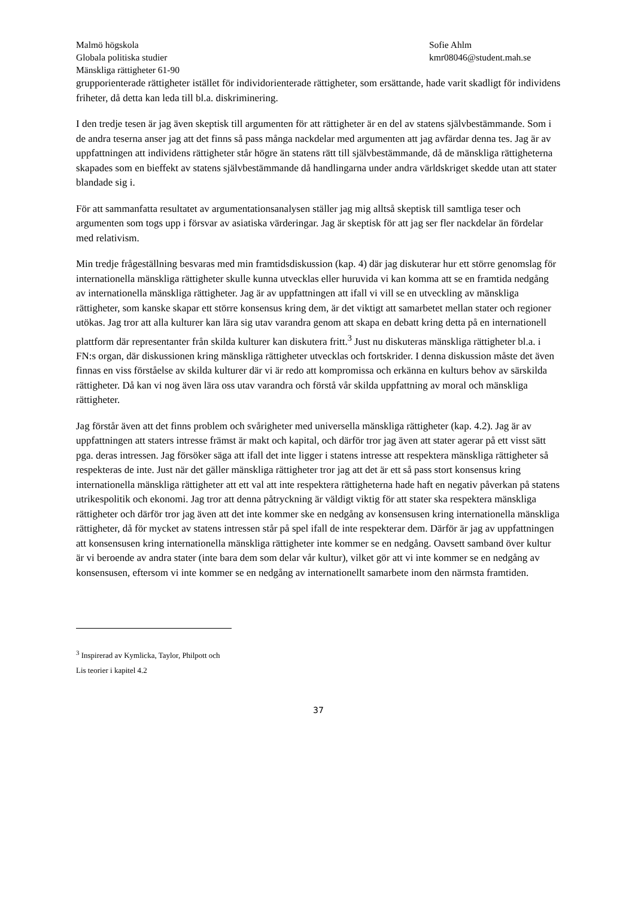Malmö högskola
Globala politiska studier
Mänskliga rättigheter 61-90
Sofie Ahlm
kmr08046@student.mah.se
grupporienterade rättigheter istället för individorienterade rättigheter, som ersättande, hade varit skadligt för individens friheter, då detta kan leda till bl.a. diskriminering.
I den tredje tesen är jag även skeptisk till argumenten för att rättigheter är en del av statens självbestämmande. Som i de andra teserna anser jag att det finns så pass många nackdelar med argumenten att jag avfärdar denna tes. Jag är av uppfattningen att individens rättigheter står högre än statens rätt till självbestämmande, då de mänskliga rättigheterna skapades som en bieffekt av statens självbestämmande då handlingarna under andra världskriget skedde utan att stater blandade sig i.
För att sammanfatta resultatet av argumentationsanalysen ställer jag mig alltså skeptisk till samtliga teser och argumenten som togs upp i försvar av asiatiska värderingar. Jag är skeptisk för att jag ser fler nackdelar än fördelar med relativism.
Min tredje frågeställning besvaras med min framtidsdiskussion (kap. 4) där jag diskuterar hur ett större genomslag för internationella mänskliga rättigheter skulle kunna utvecklas eller huruvida vi kan komma att se en framtida nedgång av internationella mänskliga rättigheter. Jag är av uppfattningen att ifall vi vill se en utveckling av mänskliga rättigheter, som kanske skapar ett större konsensus kring dem, är det viktigt att samarbetet mellan stater och regioner utökas. Jag tror att alla kulturer kan lära sig utav varandra genom att skapa en debatt kring detta på en internationell plattform där representanter från skilda kulturer kan diskutera fritt.<sup>3</sup> Just nu diskuteras mänskliga rättigheter bl.a. i FN:s organ, där diskussionen kring mänskliga rättigheter utvecklas och fortskrider. I denna diskussion måste det även finnas en viss förståelse av skilda kulturer där vi är redo att kompromissa och erkänna en kulturs behov av särskilda rättigheter. Då kan vi nog även lära oss utav varandra och förstå vår skilda uppfattning av moral och mänskliga rättigheter.
Jag förstår även att det finns problem och svårigheter med universella mänskliga rättigheter (kap. 4.2). Jag är av uppfattningen att staters intresse främst är makt och kapital, och därför tror jag även att stater agerar på ett visst sätt pga. deras intressen. Jag försöker säga att ifall det inte ligger i statens intresse att respektera mänskliga rättigheter så respekteras de inte. Just när det gäller mänskliga rättigheter tror jag att det är ett så pass stort konsensus kring internationella mänskliga rättigheter att ett val att inte respektera rättigheterna hade haft en negativ påverkan på statens utrikespolitik och ekonomi. Jag tror att denna påtryckning är väldigt viktig för att stater ska respektera mänskliga rättigheter och därför tror jag även att det inte kommer ske en nedgång av konsensusen kring internationella mänskliga rättigheter, då för mycket av statens intressen står på spel ifall de inte respekterar dem. Därför är jag av uppfattningen att konsensusen kring internationella mänskliga rättigheter inte kommer se en nedgång. Oavsett samband över kultur är vi beroende av andra stater (inte bara dem som delar vår kultur), vilket gör att vi inte kommer se en nedgång av konsensusen, eftersom vi inte kommer se en nedgång av internationellt samarbete inom den närmsta framtiden.
<sup>3</sup> Inspirerad av Kymlicka, Taylor, Philpott och Lis teorier i kapitel 4.2
37